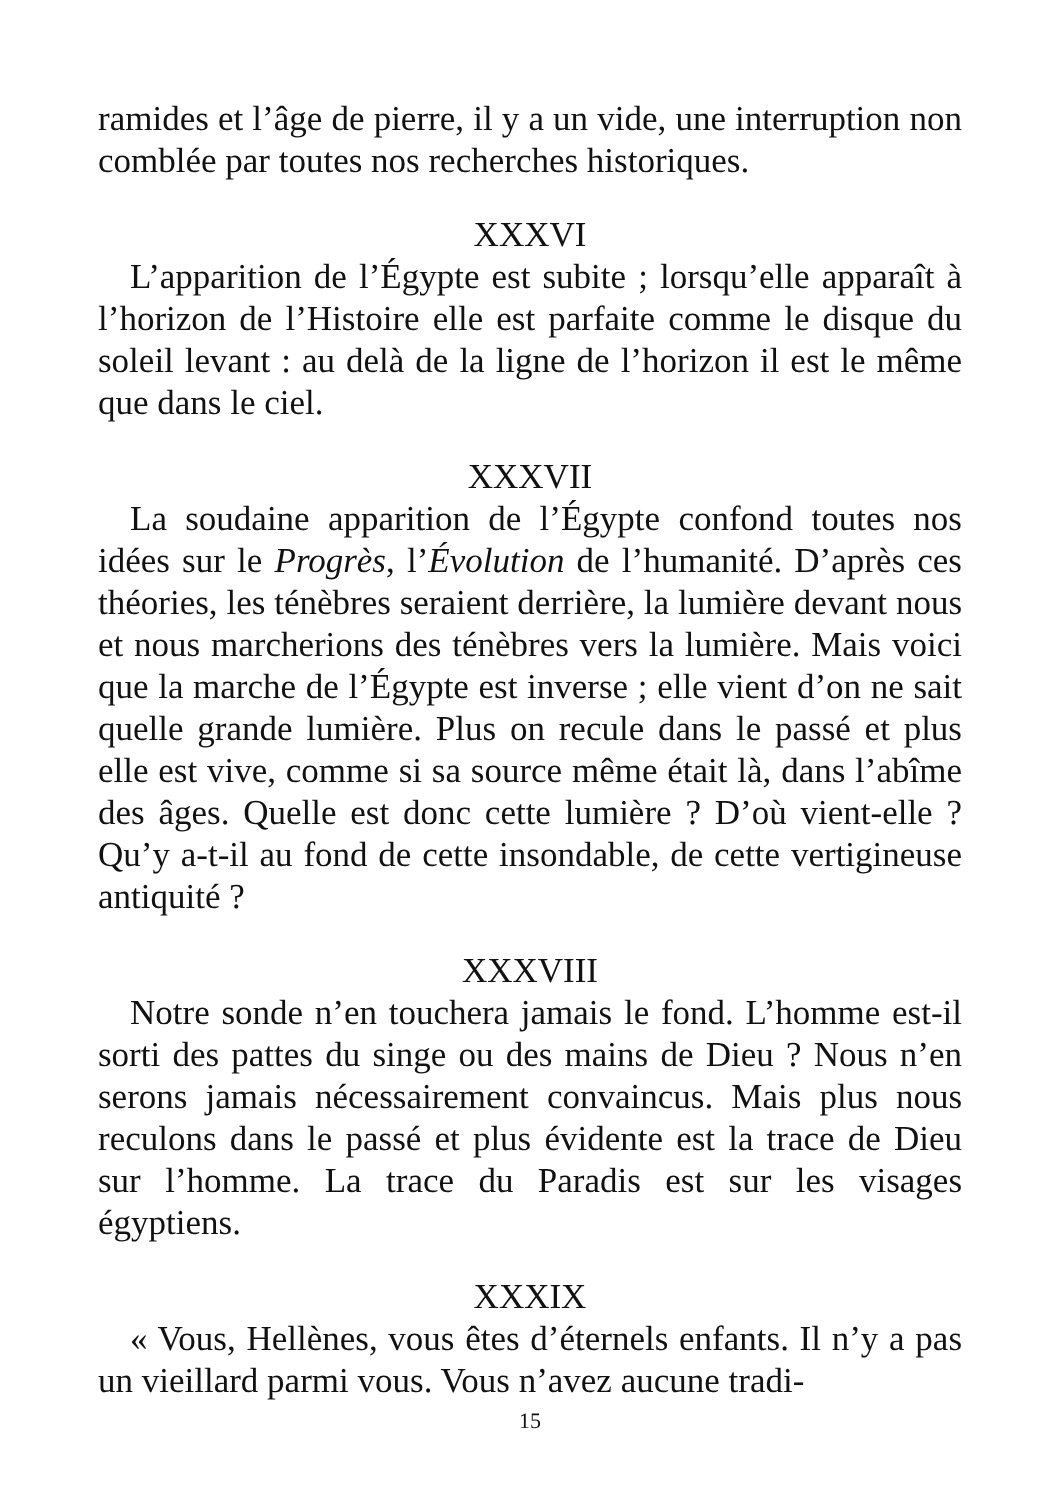ramides et l’âge de pierre, il y a un vide, une interruption non comblée par toutes nos recherches historiques.
XXXVI
L’apparition de l’Égypte est subite ; lorsqu’elle apparaît à l’horizon de l’Histoire elle est parfaite comme le disque du soleil levant : au delà de la ligne de l’horizon il est le même que dans le ciel.
XXXVII
La soudaine apparition de l’Égypte confond toutes nos idées sur le Progrès, l’Évolution de l’humanité. D’après ces théories, les ténèbres seraient derrière, la lumière devant nous et nous marcherions des ténèbres vers la lumière. Mais voici que la marche de l’Égypte est inverse ; elle vient d’on ne sait quelle grande lumière. Plus on recule dans le passé et plus elle est vive, comme si sa source même était là, dans l’abîme des âges. Quelle est donc cette lumière ? D’où vient-elle ? Qu’y a-t-il au fond de cette insondable, de cette vertigineuse antiquité ?
XXXVIII
Notre sonde n’en touchera jamais le fond. L’homme est-il sorti des pattes du singe ou des mains de Dieu ? Nous n’en serons jamais nécessairement convaincus. Mais plus nous reculons dans le passé et plus évidente est la trace de Dieu sur l’homme. La trace du Paradis est sur les visages égyptiens.
XXXIX
« Vous, Hellènes, vous êtes d’éternels enfants. Il n’y a pas un vieillard parmi vous. Vous n’avez aucune tradi-
15